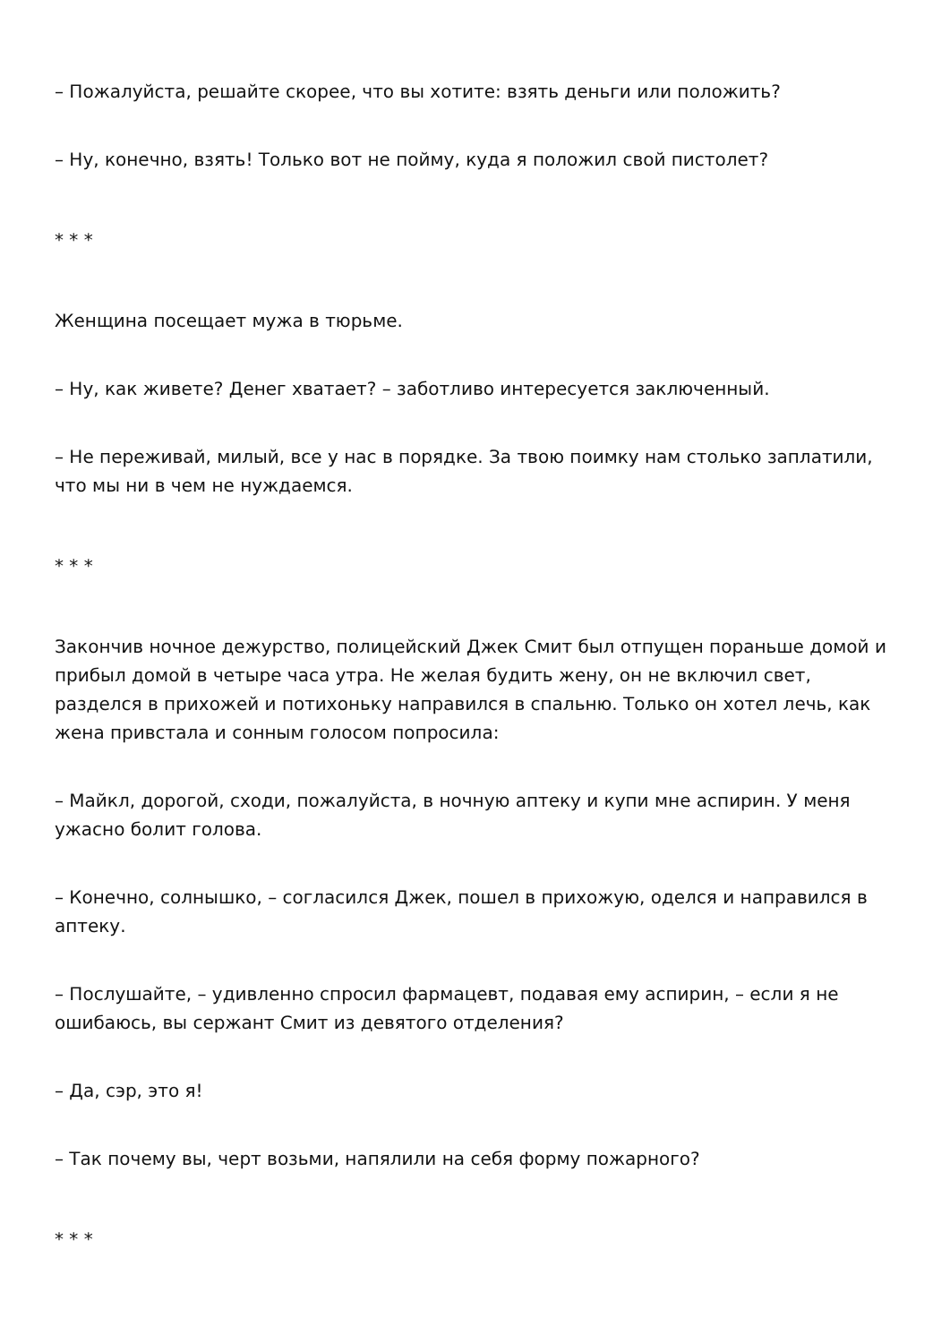– Пожалуйста, решайте скорее, что вы хотите: взять деньги или положить?
– Ну, конечно, взять! Только вот не пойму, куда я положил свой пистолет?
* * *
Женщина посещает мужа в тюрьме.
– Ну, как живете? Денег хватает? – заботливо интересуется заключенный.
– Не переживай, милый, все у нас в порядке. За твою поимку нам столько заплатили, что мы ни в чем не нуждаемся.
* * *
Закончив ночное дежурство, полицейский Джек Смит был отпущен пораньше домой и прибыл домой в четыре часа утра. Не желая будить жену, он не включил свет, разделся в прихожей и потихоньку направился в спальню. Только он хотел лечь, как жена привстала и сонным голосом попросила:
– Майкл, дорогой, сходи, пожалуйста, в ночную аптеку и купи мне аспирин. У меня ужасно болит голова.
– Конечно, солнышко, – согласился Джек, пошел в прихожую, оделся и направился в аптеку.
– Послушайте, – удивленно спросил фармацевт, подавая ему аспирин, – если я не ошибаюсь, вы сержант Смит из девятого отделения?
– Да, сэр, это я!
– Так почему вы, черт возьми, напялили на себя форму пожарного?
* * *